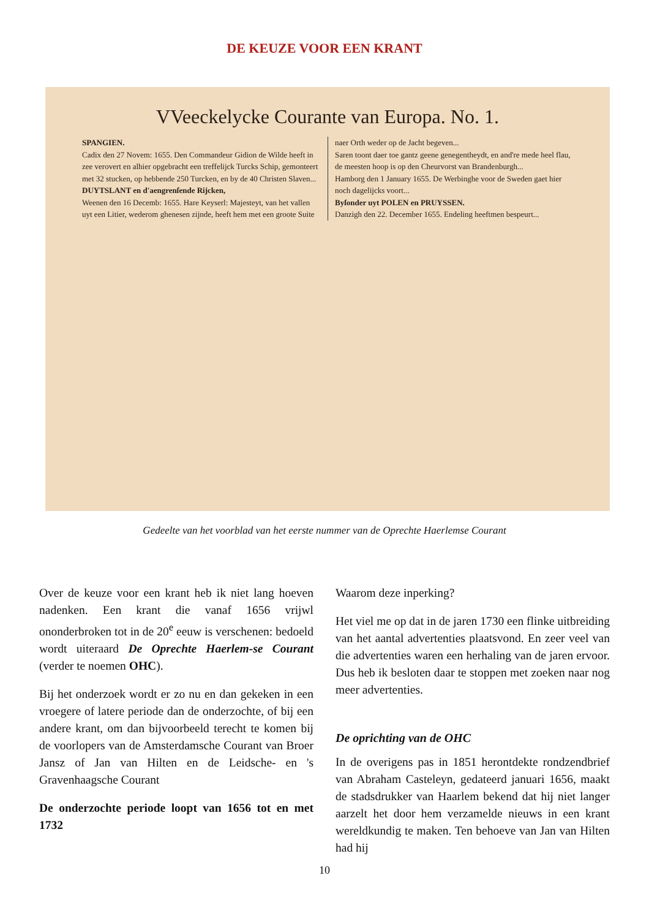DE KEUZE VOOR EEN KRANT
VVeeckelycke Courante van Europa. No. 1.
SPANGIEN.
Cadix den 27 Novem: 1655. Den Commandeur Gidion de Wilde heeft in zee verovert en alhier opgebracht een treffelijck Turcks Schip, gemonteert met 32 stucken, op hebbende 250 Turcken, en by de 40 Christen Slaven...
DUYTSLANT en d'aengrenſende Rijcken,
Weenen den 16 Decemb: 1655. Hare Keyserl: Majesteyt, van het vallen uyt een Litier, wederom ghenesen zijnde, heeft hem met een groote Suite naer Orth weder op de Jacht begeven...
Saren toont daer toe gantz geene genegentheydt, en and're mede heel flau, de meesten hoop is op den Cheurvorst van Brandenburgh...
Hamborg den 1 January 1655. De Werbinghe voor de Sweden gaet hier noch dagelijcks voort...
Byſonder uyt POLEN en PRUYSSEN.
Danzigh den 22. December 1655. Endeling heeftmen bespeurt...
Gedeelte van het voorblad van het eerste nummer van de Oprechte Haerlemse Courant
Over de keuze voor een krant heb ik niet lang hoeven nadenken. Een krant die vanaf 1656 vrijwl ononderbroken tot in de 20<sup>e</sup> eeuw is verschenen: bedoeld wordt uiteraard De Oprechte Haerlem-se Courant (verder te noemen OHC).
Bij het onderzoek wordt er zo nu en dan gekeken in een vroegere of latere periode dan de onderzochte, of bij een andere krant, om dan bijvoorbeeld terecht te komen bij de voorlopers van de Amsterdamsche Courant van Broer Jansz of Jan van Hilten en de Leidsche- en 's Gravenhaagsche Courant
De onderzochte periode loopt van 1656 tot en met 1732
Waarom deze inperking?
Het viel me op dat in de jaren 1730 een flinke uitbreiding van het aantal advertenties plaatsvond. En zeer veel van die advertenties waren een herhaling van de jaren ervoor. Dus heb ik besloten daar te stoppen met zoeken naar nog meer advertenties.
De oprichting van de OHC
In de overigens pas in 1851 herontdekte rondzendbrief van Abraham Casteleyn, gedateerd januari 1656, maakt de stadsdrukker van Haarlem bekend dat hij niet langer aarzelt het door hem verzamelde nieuws in een krant wereldkundig te maken. Ten behoeve van Jan van Hilten had hij
10